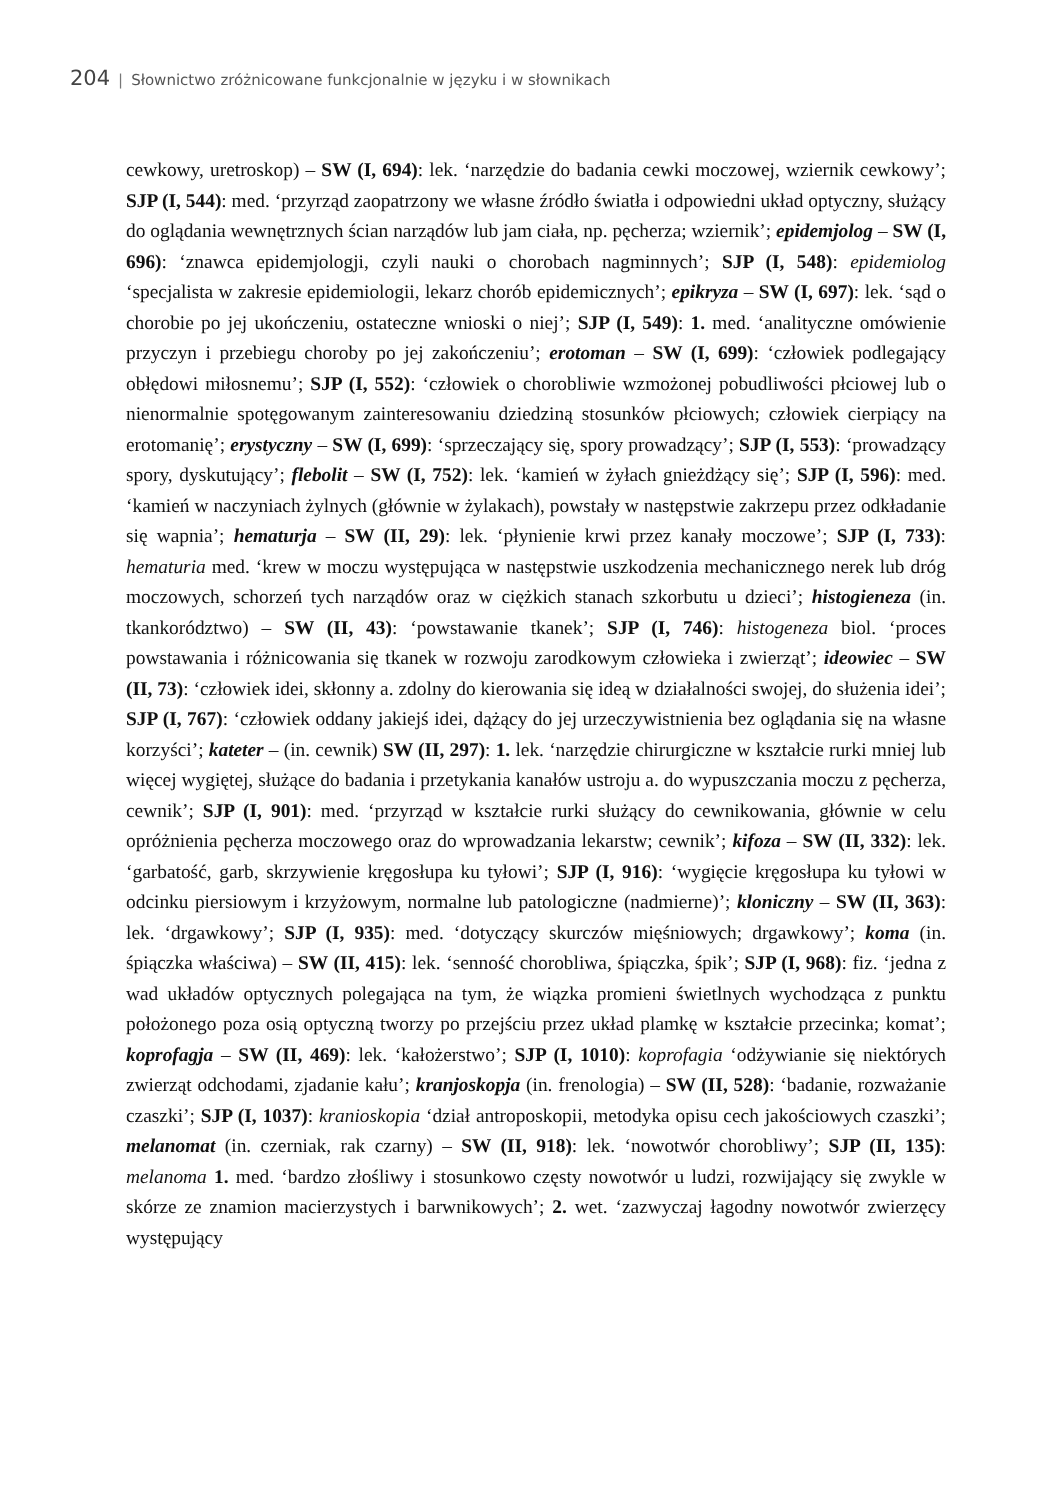204 | Słownictwo zróżnicowane funkcjonalnie w języku i w słownikach
cewkowy, uretroskop) – SW (I, 694): lek. ‘narzędzie do badania cewki moczowej, wziernik cewkowy’; SJP (I, 544): med. ‘przyrząd zaopatrzony we własne źródło światła i odpowiedni układ optyczny, służący do oglądania wewnętrznych ścian narządów lub jam ciała, np. pęcherza; wziernik’; epidemjolog – SW (I, 696): ‘znawca epidemjologji, czyli nauki o chorobach nagminnych’; SJP (I, 548): epidemiolog ‘specjalista w zakresie epidemiologii, lekarz chorób epidemicznych’; epikryza – SW (I, 697): lek. ‘sąd o chorobie po jej ukończeniu, ostateczne wnioski o niej’; SJP (I, 549): 1. med. ‘analityczne omówienie przyczyn i przebiegu choroby po jej zakończeniu’; erotoman – SW (I, 699): ‘człowiek podlegający obłędowi miłosnemu’; SJP (I, 552): ‘człowiek o chorobliwie wzmożonej pobudliwości płciowej lub o nienormalnie spotęgowanym zainteresowaniu dziedziną stosunków płciowych; człowiek cierpiący na erotomanię’; erystyczny – SW (I, 699): ‘sprzeczający się, spory prowadzący’; SJP (I, 553): ‘prowadzący spory, dyskutujący’; flebolit – SW (I, 752): lek. ‘kamień w żyłach gnieżdżący się’; SJP (I, 596): med. ‘kamień w naczyniach żylnych (głównie w żylakach), powstały w następstwie zakrzepu przez odkładanie się wapnia’; hematurja – SW (II, 29): lek. ‘płynienie krwi przez kanały moczowe’; SJP (I, 733): hematuria med. ‘krew w moczu występująca w następstwie uszkodzenia mechanicznego nerek lub dróg moczowych, schorzeń tych narządów oraz w ciężkich stanach szkorbutu u dzieci’; histogieneza (in. tkankorództwo) – SW (II, 43): ‘powstawanie tkanek’; SJP (I, 746): histogeneza biol. ‘proces powstawania i różnicowania się tkanek w rozwoju zarodkowym człowieka i zwierząt’; ideowiec – SW (II, 73): ‘człowiek idei, skłonny a. zdolny do kierowania się ideą w działalności swojej, do służenia idei’; SJP (I, 767): ‘człowiek oddany jakiejś idei, dążący do jej urzeczywistnienia bez oglądania się na własne korzyści’; kateter – (in. cewnik) SW (II, 297): 1. lek. ‘narzędzie chirurgiczne w kształcie rurki mniej lub więcej wygiętej, służące do badania i przetykania kanałów ustroju a. do wypuszczania moczu z pęcherza, cewnik’; SJP (I, 901): med. ‘przyrząd w kształcie rurki służący do cewnikowania, głównie w celu opróżnienia pęcherza moczowego oraz do wprowadzania lekarstw; cewnik’; kifoza – SW (II, 332): lek. ‘garbatość, garb, skrzywienie kręgosłupa ku tyłowi’; SJP (I, 916): ‘wygięcie kręgosłupa ku tyłowi w odcinku piersiowym i krzyżowym, normalne lub patologiczne (nadmierne)’; kloniczny – SW (II, 363): lek. ‘drgawkowy’; SJP (I, 935): med. ‘dotyczący skurczów mięśniowych; drgawkowy’; koma (in. śpiączka właściwa) – SW (II, 415): lek. ‘senność chorobliwa, śpiączka, śpik’; SJP (I, 968): fiz. ‘jedna z wad układów optycznych polegająca na tym, że wiązka promieni świetlnych wychodząca z punktu położonego poza osią optyczną tworzy po przejściu przez układ plamkę w kształcie przecinka; komat’; koprofagja – SW (II, 469): lek. ‘kałożerstwo’; SJP (I, 1010): koprofagia ‘odżywianie się niektórych zwierząt odchodami, zjadanie kału’; kranjoskopja (in. frenologia) – SW (II, 528): ‘badanie, rozważanie czaszki’; SJP (I, 1037): kranioskopia ‘dział antroposkopii, metodyka opisu cech jakościowych czaszki’; melanomat (in. czerniak, rak czarny) – SW (II, 918): lek. ‘nowotwór chorobliwy’; SJP (II, 135): melanoma 1. med. ‘bardzo złośliwy i stosunkowo częsty nowotwór u ludzi, rozwijający się zwykle w skórze ze znamion macierzystych i barwnikowych’; 2. wet. ‘zazwyczaj łagodny nowotwór zwierzęcy występujący